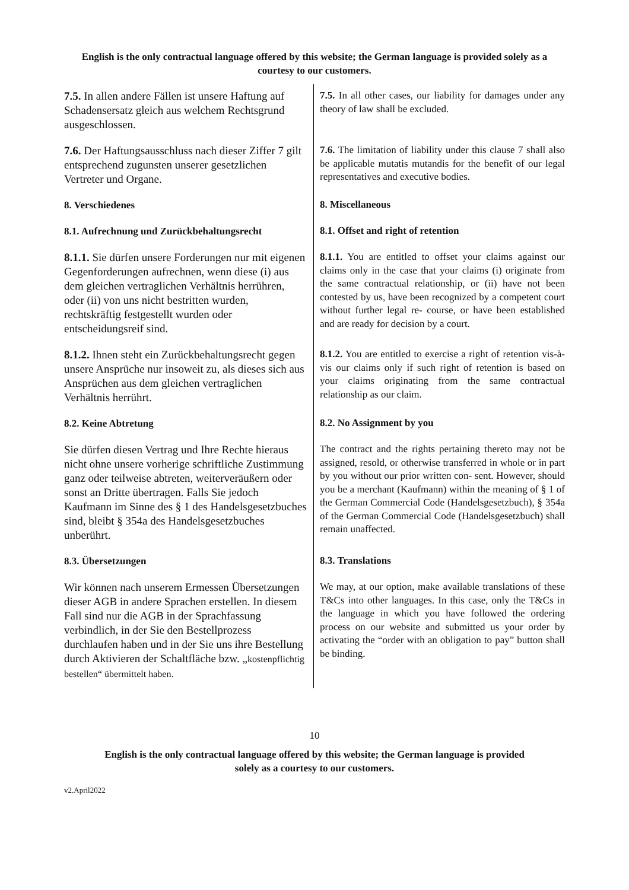English is the only contractual language offered by this website; the German language is provided solely as a courtesy to our customers.
| 7.5. In allen andere Fällen ist unsere Haftung auf Schadensersatz gleich aus welchem Rechtsgrund ausgeschlossen. | 7.5. In all other cases, our liability for damages under any theory of law shall be excluded. |
| 7.6. Der Haftungsausschluss nach dieser Ziffer 7 gilt entsprechend zugunsten unserer gesetzlichen Vertreter und Organe. | 7.6. The limitation of liability under this clause 7 shall also be applicable mutatis mutandis for the benefit of our legal representatives and executive bodies. |
| 8. Verschiedenes | 8. Miscellaneous |
| 8.1. Aufrechnung und Zurückbehaltungsrecht | 8.1. Offset and right of retention |
| 8.1.1. Sie dürfen unsere Forderungen nur mit eigenen Gegenforderungen aufrechnen, wenn diese (i) aus dem gleichen vertraglichen Verhältnis herrühren, oder (ii) von uns nicht bestritten wurden, rechtskräftig festgestellt wurden oder entscheidungsreif sind. | 8.1.1. You are entitled to offset your claims against our claims only in the case that your claims (i) originate from the same contractual relationship, or (ii) have not been contested by us, have been recognized by a competent court without further legal re- course, or have been established and are ready for decision by a court. |
| 8.1.2. Ihnen steht ein Zurückbehaltungsrecht gegen unsere Ansprüche nur insoweit zu, als dieses sich aus Ansprüchen aus dem gleichen vertraglichen Verhältnis herrührt. | 8.1.2. You are entitled to exercise a right of retention vis-à-vis our claims only if such right of retention is based on your claims originating from the same contractual relationship as our claim. |
| 8.2. Keine Abtretung | 8.2. No Assignment by you |
| Sie dürfen diesen Vertrag und Ihre Rechte hieraus nicht ohne unsere vorherige schriftliche Zustimmung ganz oder teilweise abtreten, weiterveräußern oder sonst an Dritte übertragen. Falls Sie jedoch Kaufmann im Sinne des § 1 des Handelsgesetzbuches sind, bleibt § 354a des Handelsgesetzbuches unberührt. | The contract and the rights pertaining thereto may not be assigned, resold, or otherwise transferred in whole or in part by you without our prior written con- sent. However, should you be a merchant (Kaufmann) within the meaning of § 1 of the German Commercial Code (Handelsgesetzbuch), § 354a of the German Commercial Code (Handelsgesetzbuch) shall remain unaffected. |
| 8.3. Übersetzungen | 8.3. Translations |
| Wir können nach unserem Ermessen Übersetzungen dieser AGB in andere Sprachen erstellen. In diesem Fall sind nur die AGB in der Sprachfassung verbindlich, in der Sie den Bestellprozess durchlaufen haben und in der Sie uns ihre Bestellung durch Aktivieren der Schaltfläche bzw. „ kostenpflichtig bestellen“ übermittelt haben. | We may, at our option, make available translations of these T&Cs into other languages. In this case, only the T&Cs in the language in which you have followed the ordering process on our website and submitted us your order by activating the “order with an obligation to pay” button shall be binding. |
10
English is the only contractual language offered by this website; the German language is provided
solely as a courtesy to our customers.
v2.April2022